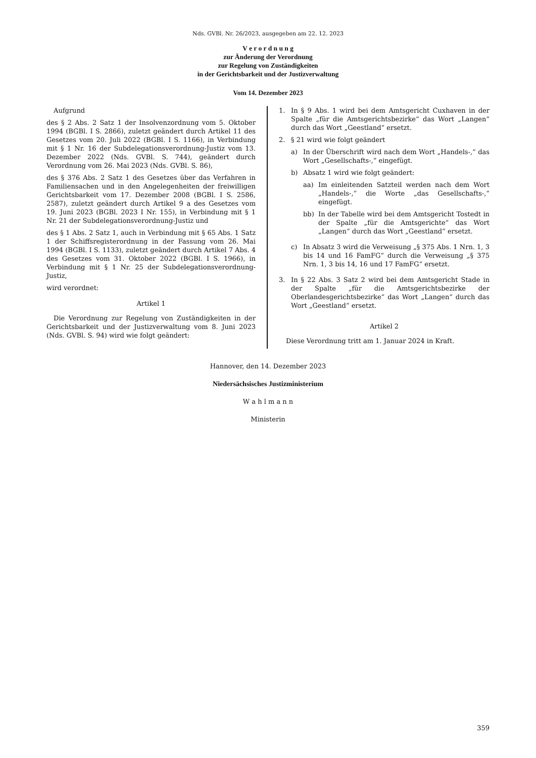Nds. GVBl. Nr. 26/2023, ausgegeben am 22. 12. 2023
V e r o r d n u n g
zur Änderung der Verordnung
zur Regelung von Zuständigkeiten
in der Gerichtsbarkeit und der Justizverwaltung
Vom 14. Dezember 2023
Aufgrund
des § 2 Abs. 2 Satz 1 der Insolvenzordnung vom 5. Oktober 1994 (BGBl. I S. 2866), zuletzt geändert durch Artikel 11 des Gesetzes vom 20. Juli 2022 (BGBl. I S. 1166), in Verbindung mit § 1 Nr. 16 der Subdelegationsverordnung-Justiz vom 13. Dezember 2022 (Nds. GVBl. S. 744), geändert durch Verordnung vom 26. Mai 2023 (Nds. GVBl. S. 86),
des § 376 Abs. 2 Satz 1 des Gesetzes über das Verfahren in Familiensachen und in den Angelegenheiten der freiwilligen Gerichtsbarkeit vom 17. Dezember 2008 (BGBl. I S. 2586, 2587), zuletzt geändert durch Artikel 9 a des Gesetzes vom 19. Juni 2023 (BGBl. 2023 I Nr. 155), in Verbindung mit § 1 Nr. 21 der Subdelegationsverordnung-Justiz und
des § 1 Abs. 2 Satz 1, auch in Verbindung mit § 65 Abs. 1 Satz 1 der Schiffsregisterordnung in der Fassung vom 26. Mai 1994 (BGBl. I S. 1133), zuletzt geändert durch Artikel 7 Abs. 4 des Gesetzes vom 31. Oktober 2022 (BGBl. I S. 1966), in Verbindung mit § 1 Nr. 25 der Subdelegationsverordnung-Justiz,
wird verordnet:
Artikel 1
Die Verordnung zur Regelung von Zuständigkeiten in der Gerichtsbarkeit und der Justizverwaltung vom 8. Juni 2023 (Nds. GVBl. S. 94) wird wie folgt geändert:
1. In § 9 Abs. 1 wird bei dem Amtsgericht Cuxhaven in der Spalte „für die Amtsgerichtsbezirke“ das Wort „Langen“ durch das Wort „Geestland“ ersetzt.
2. § 21 wird wie folgt geändert
a) In der Überschrift wird nach dem Wort „Handels-,“ das Wort „Gesellschafts-,“ eingefügt.
b) Absatz 1 wird wie folgt geändert:
aa) Im einleitenden Satzteil werden nach dem Wort „Handels-,“ die Worte „das Gesellschafts-,“ eingefügt.
bb) In der Tabelle wird bei dem Amtsgericht Tostedt in der Spalte „für die Amtsgerichte“ das Wort „Langen“ durch das Wort „Geestland“ ersetzt.
c) In Absatz 3 wird die Verweisung „§ 375 Abs. 1 Nrn. 1, 3 bis 14 und 16 FamFG“ durch die Verweisung „§ 375 Nrn. 1, 3 bis 14, 16 und 17 FamFG“ ersetzt.
3. In § 22 Abs. 3 Satz 2 wird bei dem Amtsgericht Stade in der Spalte „für die Amtsgerichtsbezirke der Oberlandesgerichtsbezirke“ das Wort „Langen“ durch das Wort „Geestland“ ersetzt.
Artikel 2
Diese Verordnung tritt am 1. Januar 2024 in Kraft.
Hannover, den 14. Dezember 2023
Niedersächsisches Justizministerium
W a h l m a n n
Ministerin
359